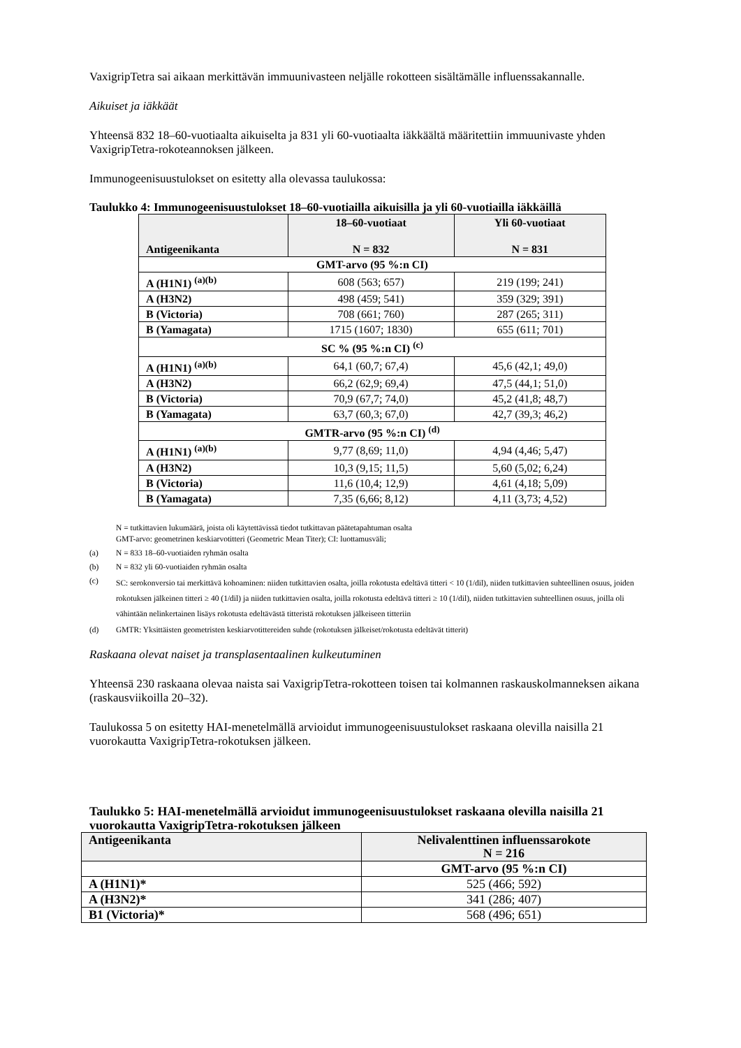VaxigripTetra sai aikaan merkittävän immuunivasteen neljälle rokotteen sisältämälle influenssakannalle.
Aikuiset ja iäkkäät
Yhteensä 832 18–60-vuotiaalta aikuiselta ja 831 yli 60-vuotiaalta iäkkäältä määritettiin immuunivaste yhden VaxigripTetra-rokoteannoksen jälkeen.
Immunogeenisuustulokset on esitetty alla olevassa taulukossa:
Taulukko 4: Immunogeenisuustulokset 18–60-vuotiailla aikuisilla ja yli 60-vuotiailla iäkkäillä
| Antigeenikanta | 18–60-vuotiaat N = 832 | Yli 60-vuotiaat N = 831 |
| --- | --- | --- |
| GMT-arvo (95 %:n CI) | | |
| A (H1N1) <sup>(a)(b)</sup> | 608 (563; 657) | 219 (199; 241) |
| A (H3N2) | 498 (459; 541) | 359 (329; 391) |
| B (Victoria) | 708 (661; 760) | 287 (265; 311) |
| B (Yamagata) | 1715 (1607; 1830) | 655 (611; 701) |
| SC % (95 %:n CI) <sup>(c)</sup> | | |
| A (H1N1) <sup>(a)(b)</sup> | 64,1 (60,7; 67,4) | 45,6 (42,1; 49,0) |
| A (H3N2) | 66,2 (62,9; 69,4) | 47,5 (44,1; 51,0) |
| B (Victoria) | 70,9 (67,7; 74,0) | 45,2 (41,8; 48,7) |
| B (Yamagata) | 63,7 (60,3; 67,0) | 42,7 (39,3; 46,2) |
| GMTR-arvo (95 %:n CI) <sup>(d)</sup> | | |
| A (H1N1) <sup>(a)(b)</sup> | 9,77 (8,69; 11,0) | 4,94 (4,46; 5,47) |
| A (H3N2) | 10,3 (9,15; 11,5) | 5,60 (5,02; 6,24) |
| B (Victoria) | 11,6 (10,4; 12,9) | 4,61 (4,18; 5,09) |
| B (Yamagata) | 7,35 (6,66; 8,12) | 4,11 (3,73; 4,52) |
N = tutkittavien lukumäärä, joista oli käytettävissä tiedot tutkittavan päätetapahtuman osalta
GMT-arvo: geometrinen keskiarvotitteri (Geometric Mean Titer); CI: luottamusväli;
(a) N = 833 18–60-vuotiaiden ryhmän osalta
(b) N = 832 yli 60-vuotiaiden ryhmän osalta
(c) SC: serokonversio tai merkittävä kohoaminen: niiden tutkittavien osalta, joilla rokotusta edeltävä titteri < 10 (1/dil), niiden tutkittavien suhteellinen osuus, joiden rokotuksen jälkeinen titteri ≥ 40 (1/dil) ja niiden tutkittavien osalta, joilla rokotusta edeltävä titteri ≥ 10 (1/dil), niiden tutkittavien suhteellinen osuus, joilla oli vähintään nelinkertainen lisäys rokotusta edeltävästä titteristä rokotuksen jälkeiseen titteriin
(d) GMTR: Yksittäisten geometristen keskiarvotittereiden suhde (rokotuksen jälkeiset/rokotusta edeltävät titterit)
Raskaana olevat naiset ja transplasentaalinen kulkeutuminen
Yhteensä 230 raskaana olevaa naista sai VaxigripTetra-rokotteen toisen tai kolmannen raskauskolmanneksen aikana (raskausviikoilla 20–32).
Taulukossa 5 on esitetty HAI-menetelmällä arvioidut immunogeenisuustulokset raskaana olevilla naisilla 21 vuorokautta VaxigripTetra-rokotuksen jälkeen.
Taulukko 5: HAI-menetelmällä arvioidut immunogeenisuustulokset raskaana olevilla naisilla 21 vuorokautta VaxigripTetra-rokotuksen jälkeen
| Antigeenikanta | Nelivalenttinen influenssarokote N = 216 |
| --- | --- |
| | GMT-arvo (95 %:n CI) |
| A (H1N1)* | 525 (466; 592) |
| A (H3N2)* | 341 (286; 407) |
| B1 (Victoria)* | 568 (496; 651) |